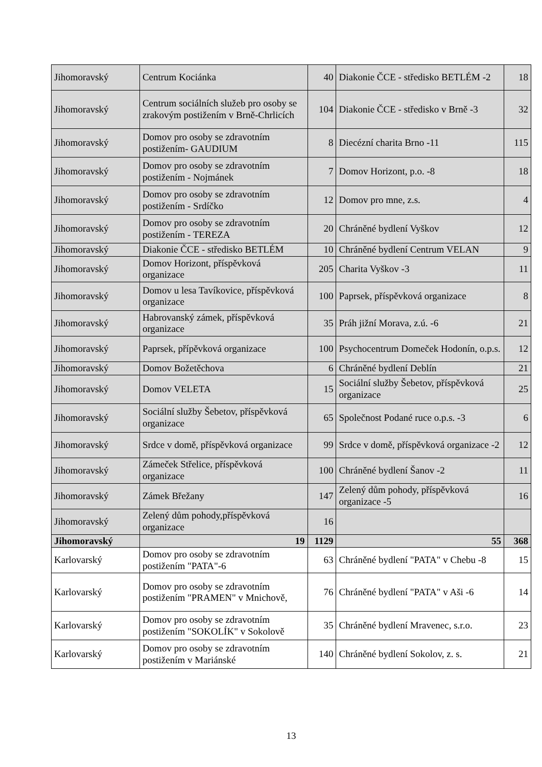| Jihomoravský | Centrum Kociánka | 40 | Diakonie ČCE - středisko BETLÉM -2 | 18 |
| Jihomoravský | Centrum sociálních služeb pro osoby se zrakovým postižením v Brně-Chrlicích | 104 | Diakonie ČCE - středisko v Brně -3 | 32 |
| Jihomoravský | Domov pro osoby se zdravotním postižením- GAUDIUM | 8 | Diecézní charita Brno -11 | 115 |
| Jihomoravský | Domov pro osoby se zdravotním postižením - Nojmánek | 7 | Domov Horizont, p.o. -8 | 18 |
| Jihomoravský | Domov pro osoby se zdravotním postižením - Srdíčko | 12 | Domov pro mne, z.s. | 4 |
| Jihomoravský | Domov pro osoby se zdravotním postižením - TEREZA | 20 | Chráněné bydlení Vyškov | 12 |
| Jihomoravský | Diakonie ČCE - středisko BETLÉM | 10 | Chráněné bydlení Centrum VELAN | 9 |
| Jihomoravský | Domov Horizont, příspěvková organizace | 205 | Charita Vyškov -3 | 11 |
| Jihomoravský | Domov u lesa Tavíkovice, příspěvková organizace | 100 | Paprsek, příspěvková organizace | 8 |
| Jihomoravský | Habrovanský zámek, příspěvková organizace | 35 | Práh jižní Morava, z.ú. -6 | 21 |
| Jihomoravský | Paprsek, přípěvková organizace | 100 | Psychocentrum Domeček Hodonín, o.p.s. | 12 |
| Jihomoravský | Domov Božetěchova | 6 | Chráněné bydlení Deblín | 21 |
| Jihomoravský | Domov VELETA | 15 | Sociální služby Šebetov, příspěvková organizace | 25 |
| Jihomoravský | Sociální služby Šebetov, příspěvková organizace | 65 | Společnost Podané ruce o.p.s. -3 | 6 |
| Jihomoravský | Srdce v domě, příspěvková organizace | 99 | Srdce v domě, příspěvková organizace -2 | 12 |
| Jihomoravský | Zámeček Střelice, příspěvková organizace | 100 | Chráněné bydlení Šanov -2 | 11 |
| Jihomoravský | Zámek Břežany | 147 | Zelený dům pohody, příspěvková organizace -5 | 16 |
| Jihomoravský | Zelený dům pohody,příspěvková organizace | 16 | | |
| Jihomoravský | 19 | 1129 | 55 | 368 |
| Karlovarský | Domov pro osoby se zdravotním postižením "PATA"-6 | 63 | Chráněné bydlení "PATA" v Chebu -8 | 15 |
| Karlovarský | Domov pro osoby se zdravotním postižením "PRAMEN" v Mnichově, | 76 | Chráněné bydlení "PATA" v Aši -6 | 14 |
| Karlovarský | Domov pro osoby se zdravotním postižením "SOKOLÍK" v Sokolově | 35 | Chráněné bydlení Mravenec, s.r.o. | 23 |
| Karlovarský | Domov pro osoby se zdravotním postižením v Mariánské | 140 | Chráněné bydlení Sokolov, z. s. | 21 |
13